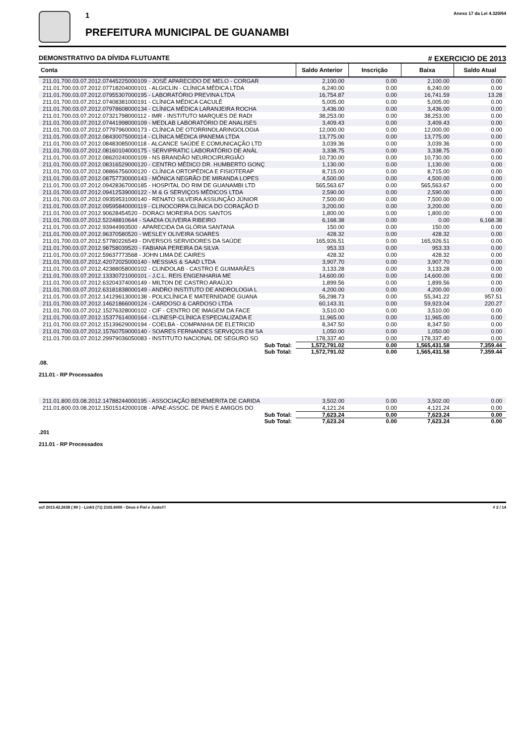1
PREFEITURA MUNICIPAL DE GUANAMBI
Anexo 17 da Lei 4.320/64
DEMONSTRATIVO DA DÍVIDA FLUTUANTE # EXERCICIO DE 2013
| Conta | Saldo Anterior | Inscrição | Baixa | Saldo Atual |
| --- | --- | --- | --- | --- |
| 211.01.700.03.07.2012.07445225000109 - JOSÉ APARECIDO DE MELO - CORGAR | 2,100.00 | 0.00 | 2,100.00 | 0.00 |
| 211.01.700.03.07.2012.07718204000101 - ALGICLIN - CLÍNICA MÉDICA LTDA | 6,240.00 | 0.00 | 6,240.00 | 0.00 |
| 211.01.700.03.07.2012.07955307000195 - LABORATÓRIO PREVINA LTDA | 16,754.87 | 0.00 | 16,741.59 | 13.28 |
| 211.01.700.03.07.2012.07408381000191 - CLÍNICA MÉDICA CACULÉ | 5,005.00 | 0.00 | 5,005.00 | 0.00 |
| 211.01.700.03.07.2012.07978608000134 - CLÍNICA MÉDICA LARANJEIRA ROCHA | 3,436.00 | 0.00 | 3,436.00 | 0.00 |
| 211.01.700.03.07.2012.07321798000112 - IMR - INSTITUTO MARQUES DE RADI | 38,253.00 | 0.00 | 38,253.00 | 0.00 |
| 211.01.700.03.07.2012.07441998000109 - MEDLAB LABORATÓRIO DE ANALISES | 3,409.43 | 0.00 | 3,409.43 | 0.00 |
| 211.01.700.03.07.2012.07797960000173 - CLÍNICA DE OTORRINOLARINGOLOGIA | 12,000.00 | 0.00 | 12,000.00 | 0.00 |
| 211.01.700.03.07.2012.08430075000114 - CLÍNICA MÉDICA IPANEMA LTDA | 13,775.00 | 0.00 | 13,775.00 | 0.00 |
| 211.01.700.03.07.2012.08483085000118 - ALCANCE SAÚDE E COMUNICAÇÃO LTD | 3,039.36 | 0.00 | 3,039.36 | 0.00 |
| 211.01.700.03.07.2012.08160104000175 - SERVIPRATIC LABORATÓRIO DE ANÁL | 3,338.75 | 0.00 | 3,338.75 | 0.00 |
| 211.01.700.03.07.2012.08620240000109 - NS BRANDÃO NEUROCIRURGIÃO | 10,730.00 | 0.00 | 10,730.00 | 0.00 |
| 211.01.700.03.07.2012.08316529000120 - CENTRO MÉDICO DR. HUMBERTO GONÇ | 1,130.00 | 0.00 | 1,130.00 | 0.00 |
| 211.01.700.03.07.2012.08866756000120 - CLÍNICA ORTOPÉDICA E FISIOTERAP | 8,715.00 | 0.00 | 8,715.00 | 0.00 |
| 211.01.700.03.07.2012.08757730000143 - MÔNICA NEGRÃO DE MIRANDA LOPES | 4,500.00 | 0.00 | 4,500.00 | 0.00 |
| 211.01.700.03.07.2012.09428367000185 - HOSPITAL DO RIM DE GUANAMBI LTD | 565,563.67 | 0.00 | 565,563.67 | 0.00 |
| 211.01.700.03.07.2012.09412539000122 - M & G SERVIÇOS MÉDICOS LTDA | 2,590.00 | 0.00 | 2,590.00 | 0.00 |
| 211.01.700.03.07.2012.09359531000140 - RENATO SILVEIRA ASSUNÇÃO JÚNIOR | 7,500.00 | 0.00 | 7,500.00 | 0.00 |
| 211.01.700.03.07.2012.09595840000119 - CLINOCORPA CLÍNICA DO CORAÇÃO D | 3,200.00 | 0.00 | 3,200.00 | 0.00 |
| 211.01.700.03.07.2012.90628454520 - DORACI MOREIRA DOS SANTOS | 1,800.00 | 0.00 | 1,800.00 | 0.00 |
| 211.01.700.03.07.2012.52248810644 - SAADIA OLIVEIRA RIBEIRO | 6,168.38 | 0.00 | 0.00 | 6,168.38 |
| 211.01.700.03.07.2012.93944993500 - APARECIDA DA GLÓRIA SANTANA | 150.00 | 0.00 | 150.00 | 0.00 |
| 211.01.700.03.07.2012.96370580520 - WESLEY OLIVEIRA SOARES | 428.32 | 0.00 | 428.32 | 0.00 |
| 211.01.700.03.07.2012.57780226549 - DIVERSOS SERVIDORES DA SAÚDE | 165,926.51 | 0.00 | 165,926.51 | 0.00 |
| 211.01.700.03.07.2012.98758039520 - FABIANA PEREIRA DA SILVA | 953.33 | 0.00 | 953.33 | 0.00 |
| 211.01.700.03.07.2012.59637773568 - JOHN LIMA DE CAIRES | 428.32 | 0.00 | 428.32 | 0.00 |
| 211.01.700.03.07.2012.42072025000140 - MESSIAS & SAAD LTDA | 3,907.70 | 0.00 | 3,907.70 | 0.00 |
| 211.01.700.03.07.2012.42388058000102 - CLINDOLAB - CASTRO E GUIMARÃES | 3,133.28 | 0.00 | 3,133.28 | 0.00 |
| 211.01.700.03.07.2012.13330721000101 - J.C.L. REIS ENGENHARIA ME | 14,600.00 | 0.00 | 14,600.00 | 0.00 |
| 211.01.700.03.07.2012.63204374000149 - MILTON DE CASTRO ARAÚJO | 1,899.56 | 0.00 | 1,899.56 | 0.00 |
| 211.01.700.03.07.2012.63181838000149 - ANDRO INSTITUTO DE ANDROLOGIA L | 4,200.00 | 0.00 | 4,200.00 | 0.00 |
| 211.01.700.03.07.2012.14129613000138 - POLICLÍNICA E MATERNIDADE GUANA | 56,298.73 | 0.00 | 55,341.22 | 957.51 |
| 211.01.700.03.07.2012.14621866000124 - CARDOSO & CARDOSO LTDA | 60,143.31 | 0.00 | 59,923.04 | 220.27 |
| 211.01.700.03.07.2012.15276328000102 - CIF - CENTRO DE IMAGEM DA FACE | 3,510.00 | 0.00 | 3,510.00 | 0.00 |
| 211.01.700.03.07.2012.15377614000164 - CLINESP-CLÍNICA ESPECIALIZADA E | 11,965.00 | 0.00 | 11,965.00 | 0.00 |
| 211.01.700.03.07.2012.15139629000194 - COELBA - COMPANHIA DE ELETRICID | 8,347.50 | 0.00 | 8,347.50 | 0.00 |
| 211.01.700.03.07.2012.15760759000140 - SOARES FERNANDES SERVIÇOS EM SA | 1,050.00 | 0.00 | 1,050.00 | 0.00 |
| 211.01.700.03.07.2012.29979036050083 - INSTITUTO NACIONAL DE SEGURO SO | 178,337.40 | 0.00 | 178,337.40 | 0.00 |
| Sub Total: | 1,572,791.02 | 0.00 | 1,565,431.58 | 7,359.44 |
| Sub Total: | 1,572,791.02 | 0.00 | 1,565,431.58 | 7,359.44 |
.08.
211.01 - RP Processados
| 211.01.800.03.08.2012.14788244000195 - ASSOCIAÇÃO BENEMERITA DE CARIDA | 3,502.00 | 0.00 | 3,502.00 | 0.00 |
| 211.01.800.03.08.2012.15015142000108 - APAE-ASSOC. DE PAIS E AMIGOS DO | 4,121.24 | 0.00 | 4,121.24 | 0.00 |
| Sub Total: | 7,623.24 | 0.00 | 7,623.24 | 0.00 |
| Sub Total: | 7,623.24 | 0.00 | 7,623.24 | 0.00 |
.201
211.01 - RP Processados
ocf 2013.42.2638 ( 89 ) - Link3 (71) 2102.6000 - Deus é Fiel e Justo!!! # 2 / 14